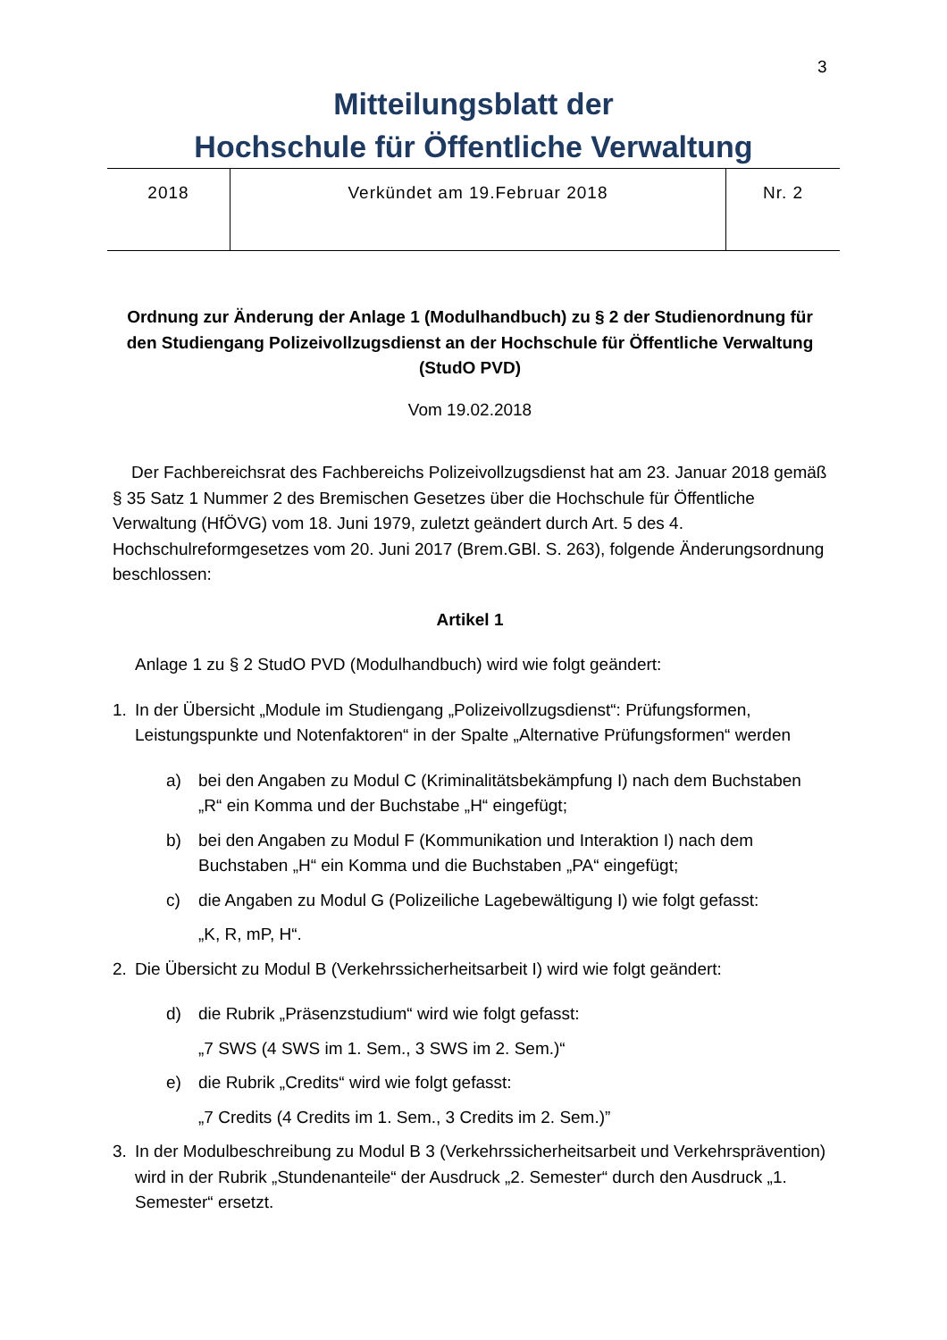3
Mitteilungsblatt der
Hochschule für Öffentliche Verwaltung
| 2018 | Verkündet am 19.Februar 2018 | Nr. 2 |
Ordnung zur Änderung der Anlage 1 (Modulhandbuch) zu § 2 der Studienordnung für den Studiengang Polizeivollzugsdienst an der Hochschule für Öffentliche Verwaltung (StudO PVD)
Vom 19.02.2018
Der Fachbereichsrat des Fachbereichs Polizeivollzugsdienst hat am 23. Januar 2018 gemäß § 35 Satz 1 Nummer 2 des Bremischen Gesetzes über die Hochschule für Öffentliche Verwaltung (HfÖVG) vom 18. Juni 1979, zuletzt geändert durch Art. 5 des 4. Hochschulreformgesetzes vom 20. Juni 2017 (Brem.GBl. S. 263), folgende Änderungsordnung beschlossen:
Artikel 1
Anlage 1 zu § 2 StudO PVD (Modulhandbuch) wird wie folgt geändert:
1. In der Übersicht „Module im Studiengang „Polizeivollzugsdienst“: Prüfungsformen, Leistungspunkte und Notenfaktoren“ in der Spalte „Alternative Prüfungsformen“ werden
a) bei den Angaben zu Modul C (Kriminalitätsbekämpfung I) nach dem Buchstaben „R“ ein Komma und der Buchstabe „H“ eingefügt;
b) bei den Angaben zu Modul F (Kommunikation und Interaktion I) nach dem Buchstaben „H“ ein Komma und die Buchstaben „PA“ eingefügt;
c) die Angaben zu Modul G (Polizeiliche Lagebewältigung I) wie folgt gefasst:
„K, R, mP, H“.
2. Die Übersicht zu Modul B (Verkehrssicherheitsarbeit I) wird wie folgt geändert:
d) die Rubrik „Präsenzstudium“ wird wie folgt gefasst:
„7 SWS (4 SWS im 1. Sem., 3 SWS im 2. Sem.)“
e) die Rubrik „Credits“ wird wie folgt gefasst:
„7 Credits (4 Credits im 1. Sem., 3 Credits im 2. Sem.)”
3. In der Modulbeschreibung zu Modul B 3 (Verkehrssicherheitsarbeit und Verkehrsprävention) wird in der Rubrik „Stundenanteile“ der Ausdruck „2. Semester“ durch den Ausdruck „1. Semester“ ersetzt.